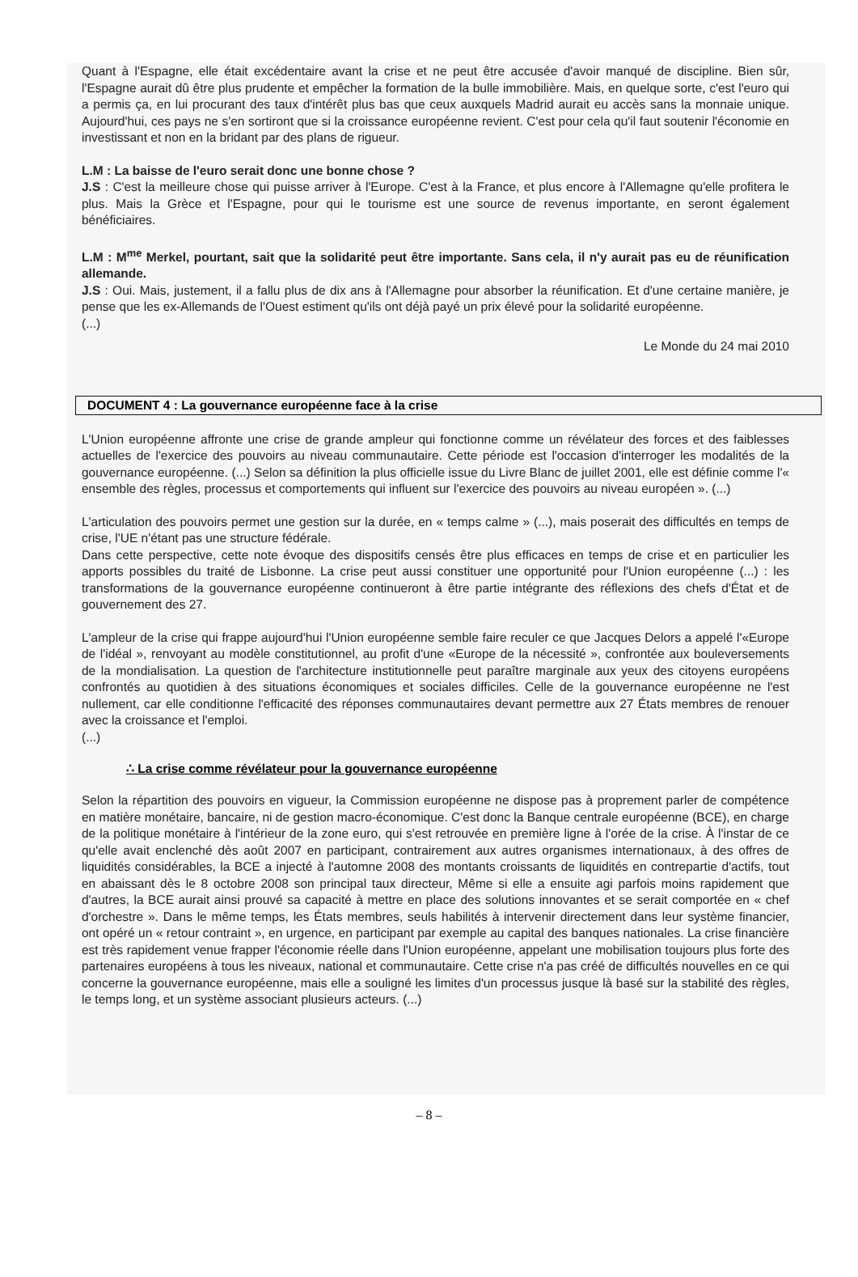Quant à l'Espagne, elle était excédentaire avant la crise et ne peut être accusée d'avoir manqué de discipline. Bien sûr, l'Espagne aurait dû être plus prudente et empêcher la formation de la bulle immobilière. Mais, en quelque sorte, c'est l'euro qui a permis ça, en lui procurant des taux d'intérêt plus bas que ceux auxquels Madrid aurait eu accès sans la monnaie unique. Aujourd'hui, ces pays ne s'en sortiront que si la croissance européenne revient. C'est pour cela qu'il faut soutenir l'économie en investissant et non en la bridant par des plans de rigueur.
L.M : La baisse de l'euro serait donc une bonne chose ?
J.S : C'est la meilleure chose qui puisse arriver à l'Europe. C'est à la France, et plus encore à l'Allemagne qu'elle profitera le plus. Mais la Grèce et l'Espagne, pour qui le tourisme est une source de revenus importante, en seront également bénéficiaires.
L.M : M<sup>me</sup> Merkel, pourtant, sait que la solidarité peut être importante. Sans cela, il n'y aurait pas eu de réunification allemande.
J.S : Oui. Mais, justement, il a fallu plus de dix ans à l'Allemagne pour absorber la réunification. Et d'une certaine manière, je pense que les ex-Allemands de l'Ouest estiment qu'ils ont déjà payé un prix élevé pour la solidarité européenne.
(...)
Le Monde du 24 mai 2010
DOCUMENT 4 : La gouvernance européenne face à la crise
L'Union européenne affronte une crise de grande ampleur qui fonctionne comme un révélateur des forces et des faiblesses actuelles de l'exercice des pouvoirs au niveau communautaire. Cette période est l'occasion d'interroger les modalités de la gouvernance européenne. (...) Selon sa définition la plus officielle issue du Livre Blanc de juillet 2001, elle est définie comme l'« ensemble des règles, processus et comportements qui influent sur l'exercice des pouvoirs au niveau européen ». (...)
L'articulation des pouvoirs permet une gestion sur la durée, en « temps calme » (...), mais poserait des difficultés en temps de crise, l'UE n'étant pas une structure fédérale.
Dans cette perspective, cette note évoque des dispositifs censés être plus efficaces en temps de crise et en particulier les apports possibles du traité de Lisbonne. La crise peut aussi constituer une opportunité pour l'Union européenne (...) : les transformations de la gouvernance européenne continueront à être partie intégrante des réflexions des chefs d'État et de gouvernement des 27.
L'ampleur de la crise qui frappe aujourd'hui l'Union européenne semble faire reculer ce que Jacques Delors a appelé l'«Europe de l'idéal », renvoyant au modèle constitutionnel, au profit d'une «Europe de la nécessité », confrontée aux bouleversements de la mondialisation. La question de l'architecture institutionnelle peut paraître marginale aux yeux des citoyens européens confrontés au quotidien à des situations économiques et sociales difficiles. Celle de la gouvernance européenne ne l'est nullement, car elle conditionne l'efficacité des réponses communautaires devant permettre aux 27 États membres de renouer avec la croissance et l'emploi.
(...)
∴ La crise comme révélateur pour la gouvernance européenne
Selon la répartition des pouvoirs en vigueur, la Commission européenne ne dispose pas à proprement parler de compétence en matière monétaire, bancaire, ni de gestion macro-économique. C'est donc la Banque centrale européenne (BCE), en charge de la politique monétaire à l'intérieur de la zone euro, qui s'est retrouvée en première ligne à l'orée de la crise. À l'instar de ce qu'elle avait enclenché dès août 2007 en participant, contrairement aux autres organismes internationaux, à des offres de liquidités considérables, la BCE a injecté à l'automne 2008 des montants croissants de liquidités en contrepartie d'actifs, tout en abaissant dès le 8 octobre 2008 son principal taux directeur, Même si elle a ensuite agi parfois moins rapidement que d'autres, la BCE aurait ainsi prouvé sa capacité à mettre en place des solutions innovantes et se serait comportée en « chef d'orchestre ». Dans le même temps, les États membres, seuls habilités à intervenir directement dans leur système financier, ont opéré un « retour contraint », en urgence, en participant par exemple au capital des banques nationales. La crise financière est très rapidement venue frapper l'économie réelle dans l'Union européenne, appelant une mobilisation toujours plus forte des partenaires européens à tous les niveaux, national et communautaire. Cette crise n'a pas créé de difficultés nouvelles en ce qui concerne la gouvernance européenne, mais elle a souligné les limites d'un processus jusque là basé sur la stabilité des règles, le temps long, et un système associant plusieurs acteurs. (...)
– 8 –